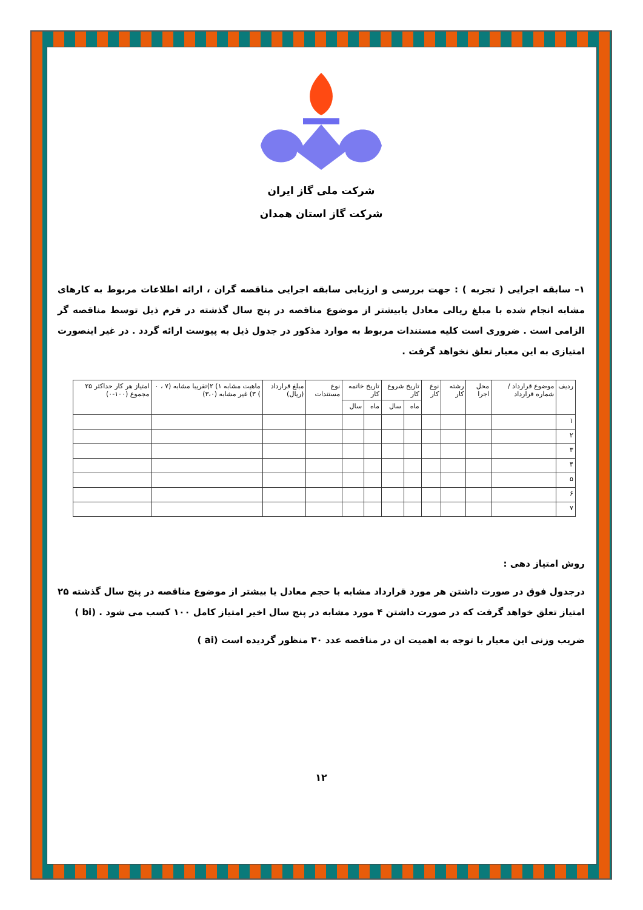شرکت ملی گاز ایران
شرکت گاز استان همدان
۱– سابقه اجرایی ( تجربه ) : جهت بررسی و ارزیابی سابقه اجرایی مناقصه گران ، ارائه اطلاعات مربوط به کارهای مشابه انجام شده با مبلغ ریالی معادل یابیشتر از موضوع مناقصه در پنج سال گذشته در فرم ذیل توسط مناقصه گر الزامی است . ضروری است کلیه مستندات مربوط به موارد مذکور در جدول ذیل به پیوست ارائه گردد . در غیر اینصورت امتیازی به این معیار تعلق نخواهد گرفت .
| ردیف | موضوع قرارداد / شماره قرارداد | محل اجرا | رشته کار | نوع کار | تاریخ شروع کار | | تاریخ خاتمه کار | | نوع مستندات | مبلغ قرارداد (ریال) | ماهیت مشابه ۱) ۲)تقریبا مشابه (۷ ، ۰ ) ۳) غیر مشابه (۳،۰) | امتیاز هر کار حداکثر ۲۵ مجموع (۱۰۰-۰) |
| --- | --- | --- | --- | --- | --- | --- | --- | --- | --- | --- | --- | --- |
| | | | | | ماه | سال | ماه | سال | | | | |
| ۱ | | | | | | | | | | | | |
| ۲ | | | | | | | | | | | | |
| ۳ | | | | | | | | | | | | |
| ۴ | | | | | | | | | | | | |
| ۵ | | | | | | | | | | | | |
| ۶ | | | | | | | | | | | | |
| ۷ | | | | | | | | | | | | |
روش امتیاز دهی :
درجدول فوق در صورت داشتن هر مورد قرارداد مشابه با حجم معادل یا بیشتر از موضوع مناقصه در پنج سال گذشته ۲۵ امتیاز تعلق خواهد گرفت که در صورت داشتن ۴ مورد مشابه در پنج سال اخیر امتیاز کامل ۱۰۰ کسب می شود . (bi )
ضریب وزنی این معیار با توجه به اهمیت ان در مناقصه عدد ۳۰ منظور گردیده است (ai )
۱۲